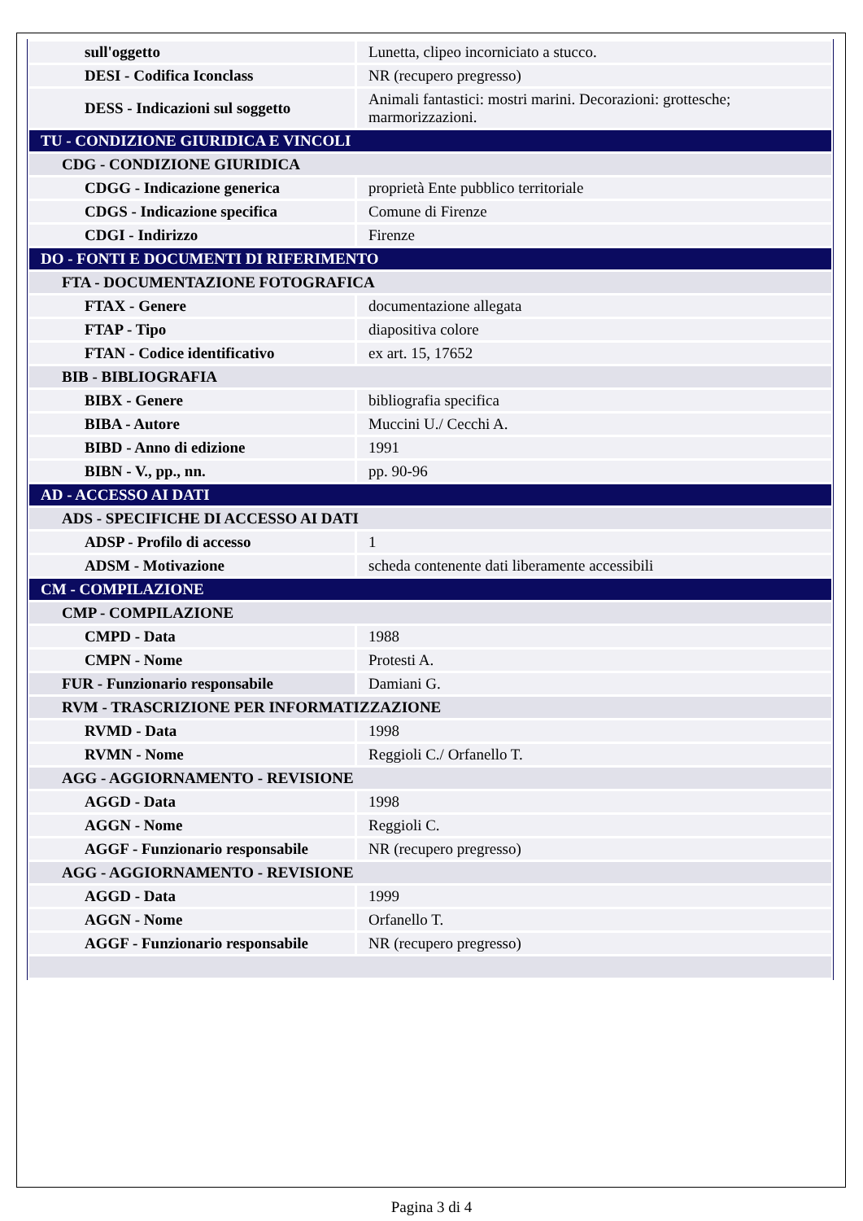| sull'oggetto | Lunetta, clipeo incorniciato a stucco. |
| DESI - Codifica Iconclass | NR (recupero pregresso) |
| DESS - Indicazioni sul soggetto | Animali fantastici: mostri marini. Decorazioni: grottesche; marmorizzazioni. |
| TU - CONDIZIONE GIURIDICA E VINCOLI | |
| CDG - CONDIZIONE GIURIDICA | |
| CDGG - Indicazione generica | proprietà Ente pubblico territoriale |
| CDGS - Indicazione specifica | Comune di Firenze |
| CDGI - Indirizzo | Firenze |
| DO - FONTI E DOCUMENTI DI RIFERIMENTO | |
| FTA - DOCUMENTAZIONE FOTOGRAFICA | |
| FTAX - Genere | documentazione allegata |
| FTAP - Tipo | diapositiva colore |
| FTAN - Codice identificativo | ex art. 15, 17652 |
| BIB - BIBLIOGRAFIA | |
| BIBX - Genere | bibliografia specifica |
| BIBA - Autore | Muccini U./ Cecchi A. |
| BIBD - Anno di edizione | 1991 |
| BIBN - V., pp., nn. | pp. 90-96 |
| AD - ACCESSO AI DATI | |
| ADS - SPECIFICHE DI ACCESSO AI DATI | |
| ADSP - Profilo di accesso | 1 |
| ADSM - Motivazione | scheda contenente dati liberamente accessibili |
| CM - COMPILAZIONE | |
| CMP - COMPILAZIONE | |
| CMPD - Data | 1988 |
| CMPN - Nome | Protesti A. |
| FUR - Funzionario responsabile | Damiani G. |
| RVM - TRASCRIZIONE PER INFORMATIZZAZIONE | |
| RVMD - Data | 1998 |
| RVMN - Nome | Reggioli C./ Orfanello T. |
| AGG - AGGIORNAMENTO - REVISIONE | |
| AGGD - Data | 1998 |
| AGGN - Nome | Reggioli C. |
| AGGF - Funzionario responsabile | NR (recupero pregresso) |
| AGG - AGGIORNAMENTO - REVISIONE | |
| AGGD - Data | 1999 |
| AGGN - Nome | Orfanello T. |
| AGGF - Funzionario responsabile | NR (recupero pregresso) |
Pagina 3 di 4